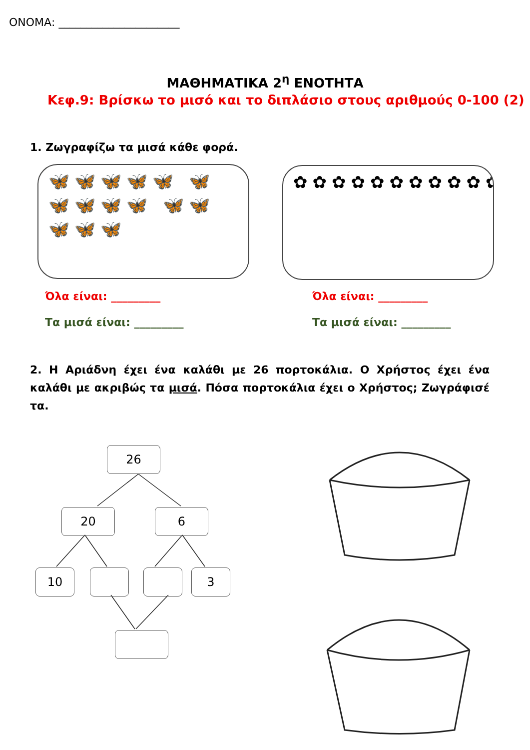ΟΝΟΜΑ: ______________________
ΜΑΘΗΜΑΤΙΚΑ 2<sup>η</sup> ΕΝΟΤΗΤΑ
Κεφ.9: Βρίσκω το μισό και το διπλάσιο στους αριθμούς 0-100 (2)
1. Ζωγραφίζω τα μισά κάθε φορά.
🦋🦋🦋🦋🦋 🦋🦋🦋🦋🦋 🦋🦋🦋🦋🦋
✿✿✿✿✿✿✿✿✿✿✿✿✿✿✿✿✿✿✿✿✿✿✿✿✿✿✿✿
Όλα είναι: _________
Τα μισά είναι: _________
Όλα είναι: _________
Τα μισά είναι: _________
2. Η Αριάδνη έχει ένα καλάθι με 26 πορτοκάλια. Ο Χρήστος έχει ένα καλάθι με ακριβώς τα μισά. Πόσα πορτοκάλια έχει ο Χρήστος; Ζωγράφισέ τα.
26
20 6
10 3